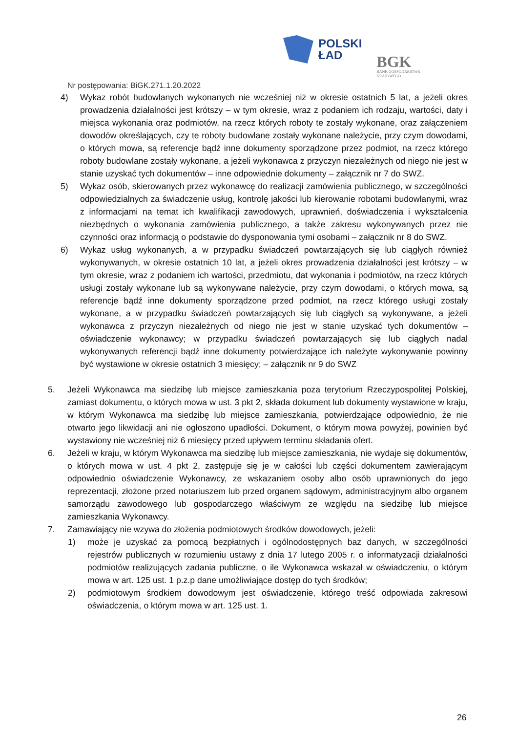POLSKI
ŁAD
BGK
BANK GOSPODARSTWA
KRAJOWEGO
Nr postępowania: BiGK.271.1.20.2022
4) Wykaz robót budowlanych wykonanych nie wcześniej niż w okresie ostatnich 5 lat, a jeżeli okres prowadzenia działalności jest krótszy – w tym okresie, wraz z podaniem ich rodzaju, wartości, daty i miejsca wykonania oraz podmiotów, na rzecz których roboty te zostały wykonane, oraz załączeniem dowodów określających, czy te roboty budowlane zostały wykonane należycie, przy czym dowodami, o których mowa, są referencje bądź inne dokumenty sporządzone przez podmiot, na rzecz którego roboty budowlane zostały wykonane, a jeżeli wykonawca z przyczyn niezależnych od niego nie jest w stanie uzyskać tych dokumentów – inne odpowiednie dokumenty – załącznik nr 7 do SWZ.
5) Wykaz osób, skierowanych przez wykonawcę do realizacji zamówienia publicznego, w szczególności odpowiedzialnych za świadczenie usług, kontrolę jakości lub kierowanie robotami budowlanymi, wraz z informacjami na temat ich kwalifikacji zawodowych, uprawnień, doświadczenia i wykształcenia niezbędnych o wykonania zamówienia publicznego, a także zakresu wykonywanych przez nie czynności oraz informacją o podstawie do dysponowania tymi osobami – załącznik nr 8 do SWZ.
6) Wykaz usług wykonanych, a w przypadku świadczeń powtarzających się lub ciągłych również wykonywanych, w okresie ostatnich 10 lat, a jeżeli okres prowadzenia działalności jest krótszy – w tym okresie, wraz z podaniem ich wartości, przedmiotu, dat wykonania i podmiotów, na rzecz których usługi zostały wykonane lub są wykonywane należycie, przy czym dowodami, o których mowa, są referencje bądź inne dokumenty sporządzone przed podmiot, na rzecz którego usługi zostały wykonane, a w przypadku świadczeń powtarzających się lub ciągłych są wykonywane, a jeżeli wykonawca z przyczyn niezależnych od niego nie jest w stanie uzyskać tych dokumentów – oświadczenie wykonawcy; w przypadku świadczeń powtarzających się lub ciągłych nadal wykonywanych referencji bądź inne dokumenty potwierdzające ich należyte wykonywanie powinny być wystawione w okresie ostatnich 3 miesięcy; – załącznik nr 9 do SWZ
5. Jeżeli Wykonawca ma siedzibę lub miejsce zamieszkania poza terytorium Rzeczypospolitej Polskiej, zamiast dokumentu, o których mowa w ust. 3 pkt 2, składa dokument lub dokumenty wystawione w kraju, w którym Wykonawca ma siedzibę lub miejsce zamieszkania, potwierdzające odpowiednio, że nie otwarto jego likwidacji ani nie ogłoszono upadłości. Dokument, o którym mowa powyżej, powinien być wystawiony nie wcześniej niż 6 miesięcy przed upływem terminu składania ofert.
6. Jeżeli w kraju, w którym Wykonawca ma siedzibę lub miejsce zamieszkania, nie wydaje się dokumentów, o których mowa w ust. 4 pkt 2, zastępuje się je w całości lub części dokumentem zawierającym odpowiednio oświadczenie Wykonawcy, ze wskazaniem osoby albo osób uprawnionych do jego reprezentacji, złożone przed notariuszem lub przed organem sądowym, administracyjnym albo organem samorządu zawodowego lub gospodarczego właściwym ze względu na siedzibę lub miejsce zamieszkania Wykonawcy.
7. Zamawiający nie wzywa do złożenia podmiotowych środków dowodowych, jeżeli:
1) może je uzyskać za pomocą bezpłatnych i ogólnodostępnych baz danych, w szczególności rejestrów publicznych w rozumieniu ustawy z dnia 17 lutego 2005 r. o informatyzacji działalności podmiotów realizujących zadania publiczne, o ile Wykonawca wskazał w oświadczeniu, o którym mowa w art. 125 ust. 1 p.z.p dane umożliwiające dostęp do tych środków;
2) podmiotowym środkiem dowodowym jest oświadczenie, którego treść odpowiada zakresowi oświadczenia, o którym mowa w art. 125 ust. 1.
26